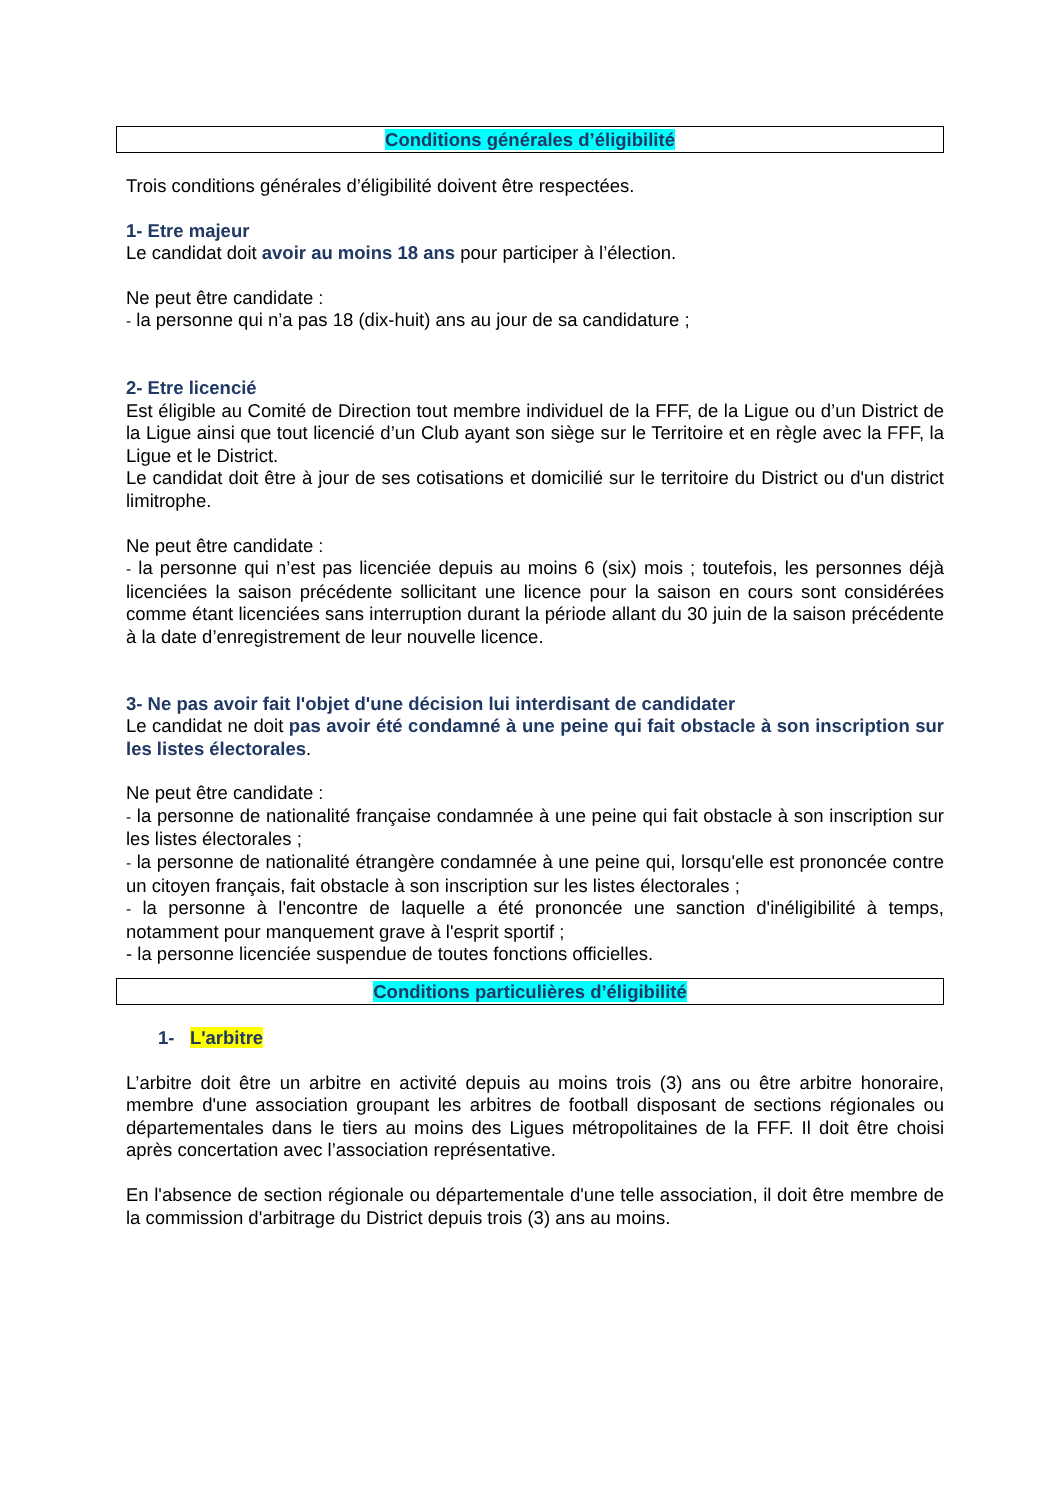Conditions générales d’éligibilité
Trois conditions générales d’éligibilité doivent être respectées.
1- Etre majeur
Le candidat doit avoir au moins 18 ans pour participer à l’élection.
Ne peut être candidate :
- la personne qui n’a pas 18 (dix-huit) ans au jour de sa candidature ;
2- Etre licencié
Est éligible au Comité de Direction tout membre individuel de la FFF, de la Ligue ou d’un District de la Ligue ainsi que tout licencié d’un Club ayant son siège sur le Territoire et en règle avec la FFF, la Ligue et le District.
Le candidat doit être à jour de ses cotisations et domicilié sur le territoire du District ou d'un district limitrophe.
Ne peut être candidate :
- la personne qui n’est pas licenciée depuis au moins 6 (six) mois ; toutefois, les personnes déjà licenciées la saison précédente sollicitant une licence pour la saison en cours sont considérées comme étant licenciées sans interruption durant la période allant du 30 juin de la saison précédente à la date d’enregistrement de leur nouvelle licence.
3- Ne pas avoir fait l'objet d'une décision lui interdisant de candidater
Le candidat ne doit pas avoir été condamné à une peine qui fait obstacle à son inscription sur les listes électorales.
Ne peut être candidate :
- la personne de nationalité française condamnée à une peine qui fait obstacle à son inscription sur les listes électorales ;
- la personne de nationalité étrangère condamnée à une peine qui, lorsqu'elle est prononcée contre un citoyen français, fait obstacle à son inscription sur les listes électorales ;
- la personne à l'encontre de laquelle a été prononcée une sanction d'inéligibilité à temps, notamment pour manquement grave à l'esprit sportif ;
- la personne licenciée suspendue de toutes fonctions officielles.
Conditions particulières d’éligibilité
1- L'arbitre
L’arbitre doit être un arbitre en activité depuis au moins trois (3) ans ou être arbitre honoraire, membre d'une association groupant les arbitres de football disposant de sections régionales ou départementales dans le tiers au moins des Ligues métropolitaines de la FFF. Il doit être choisi après concertation avec l’association représentative.
En l'absence de section régionale ou départementale d'une telle association, il doit être membre de la commission d'arbitrage du District depuis trois (3) ans au moins.